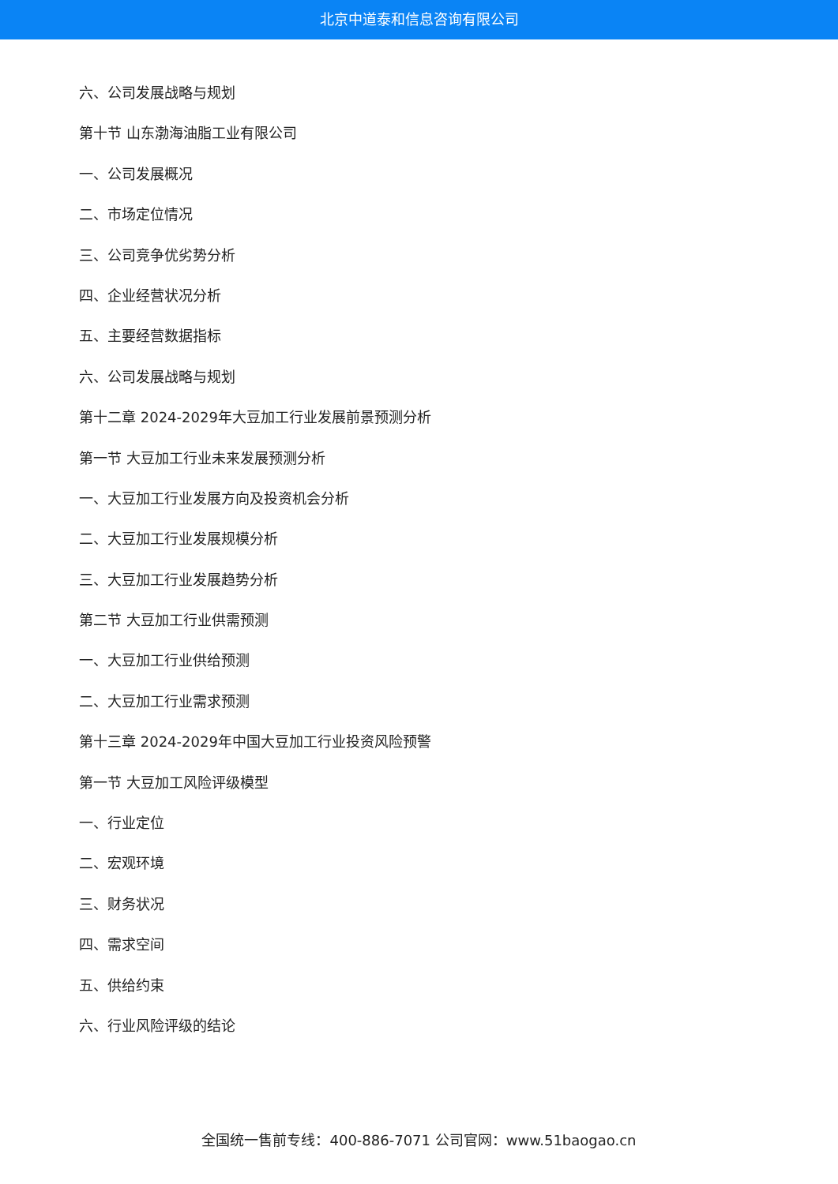北京中道泰和信息咨询有限公司
六、公司发展战略与规划
第十节 山东渤海油脂工业有限公司
一、公司发展概况
二、市场定位情况
三、公司竞争优劣势分析
四、企业经营状况分析
五、主要经营数据指标
六、公司发展战略与规划
第十二章 2024-2029年大豆加工行业发展前景预测分析
第一节 大豆加工行业未来发展预测分析
一、大豆加工行业发展方向及投资机会分析
二、大豆加工行业发展规模分析
三、大豆加工行业发展趋势分析
第二节 大豆加工行业供需预测
一、大豆加工行业供给预测
二、大豆加工行业需求预测
第十三章 2024-2029年中国大豆加工行业投资风险预警
第一节 大豆加工风险评级模型
一、行业定位
二、宏观环境
三、财务状况
四、需求空间
五、供给约束
六、行业风险评级的结论
全国统一售前专线：400-886-7071 公司官网：www.51baogao.cn